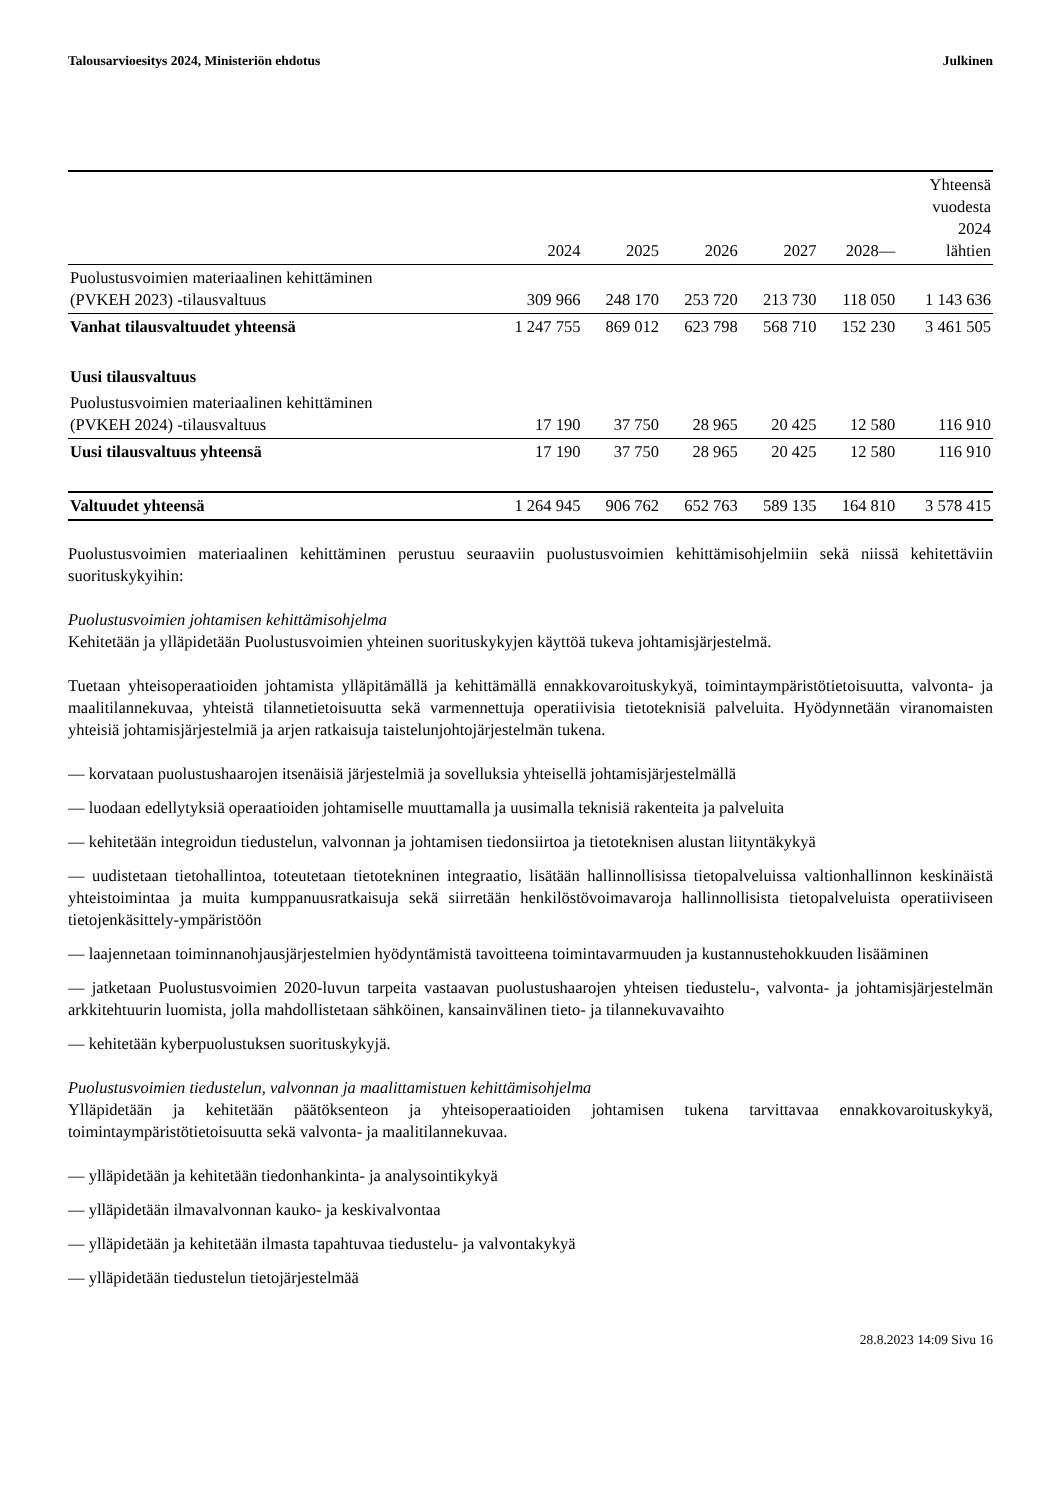Talousarvioesitys 2024, Ministeriön ehdotus Julkinen
| | 2024 | 2025 | 2026 | 2027 | 2028— | Yhteensä vuodesta 2024 lähtien |
| --- | --- | --- | --- | --- | --- | --- |
| Puolustusvoimien materiaalinen kehittäminen (PVKEH 2023) -tilausvaltuus | 309 966 | 248 170 | 253 720 | 213 730 | 118 050 | 1 143 636 |
| Vanhat tilausvaltuudet yhteensä | 1 247 755 | 869 012 | 623 798 | 568 710 | 152 230 | 3 461 505 |
| Uusi tilausvaltuus | | | | | | |
| Puolustusvoimien materiaalinen kehittäminen (PVKEH 2024) -tilausvaltuus | 17 190 | 37 750 | 28 965 | 20 425 | 12 580 | 116 910 |
| Uusi tilausvaltuus yhteensä | 17 190 | 37 750 | 28 965 | 20 425 | 12 580 | 116 910 |
| Valtuudet yhteensä | 1 264 945 | 906 762 | 652 763 | 589 135 | 164 810 | 3 578 415 |
Puolustusvoimien materiaalinen kehittäminen perustuu seuraaviin puolustusvoimien kehittämisohjelmiin sekä niissä kehitettäviin suorituskykyihin:
Puolustusvoimien johtamisen kehittämisohjelma
Kehitetään ja ylläpidetään Puolustusvoimien yhteinen suorituskykyjen käyttöä tukeva johtamisjärjestelmä.
Tuetaan yhteisoperaatioiden johtamista ylläpitämällä ja kehittämällä ennakkovaroituskykyä, toimintaympäristötietoisuutta, valvonta- ja maalitilannekuvaa, yhteistä tilannetietoisuutta sekä varmennettuja operatiivisia tietoteknisiä palveluita. Hyödynnetään viranomaisten yhteisiä johtamisjärjestelmiä ja arjen ratkaisuja taistelunjohtojärjestelmän tukena.
— korvataan puolustushaarojen itsenäisiä järjestelmiä ja sovelluksia yhteisellä johtamisjärjestelmällä
— luodaan edellytyksiä operaatioiden johtamiselle muuttamalla ja uusimalla teknisiä rakenteita ja palveluita
— kehitetään integroidun tiedustelun, valvonnan ja johtamisen tiedonsiirtoa ja tietoteknisen alustan liityntäkykyä
— uudistetaan tietohallintoa, toteutetaan tietotekninen integraatio, lisätään hallinnollisissa tietopalveluissa valtionhallinnon keskinäistä yhteistoimintaa ja muita kumppanuusratkaisuja sekä siirretään henkilöstövoimavaroja hallinnollisista tietopalveluista operatiiviseen tietojenkäsittely-ympäristöön
— laajennetaan toiminnanohjausjärjestelmien hyödyntämistä tavoitteena toimintavarmuuden ja kustannustehokkuuden lisääminen
— jatketaan Puolustusvoimien 2020-luvun tarpeita vastaavan puolustushaarojen yhteisen tiedustelu-, valvonta- ja johtamisjärjestelmän arkkitehtuurin luomista, jolla mahdollistetaan sähköinen, kansainvälinen tieto- ja tilannekuvavaihto
— kehitetään kyberpuolustuksen suorituskykyjä.
Puolustusvoimien tiedustelun, valvonnan ja maalittamistuen kehittämisohjelma
Ylläpidetään ja kehitetään päätöksenteon ja yhteisoperaatioiden johtamisen tukena tarvittavaa ennakkovaroituskykyä, toimintaympäristötietoisuutta sekä valvonta- ja maalitilannekuvaa.
— ylläpidetään ja kehitetään tiedonhankinta- ja analysointikykyä
— ylläpidetään ilmavalvonnan kauko- ja keskivalvontaa
— ylläpidetään ja kehitetään ilmasta tapahtuvaa tiedustelu- ja valvontakykyä
— ylläpidetään tiedustelun tietojärjestelmää
28.8.2023 14:09 Sivu 16